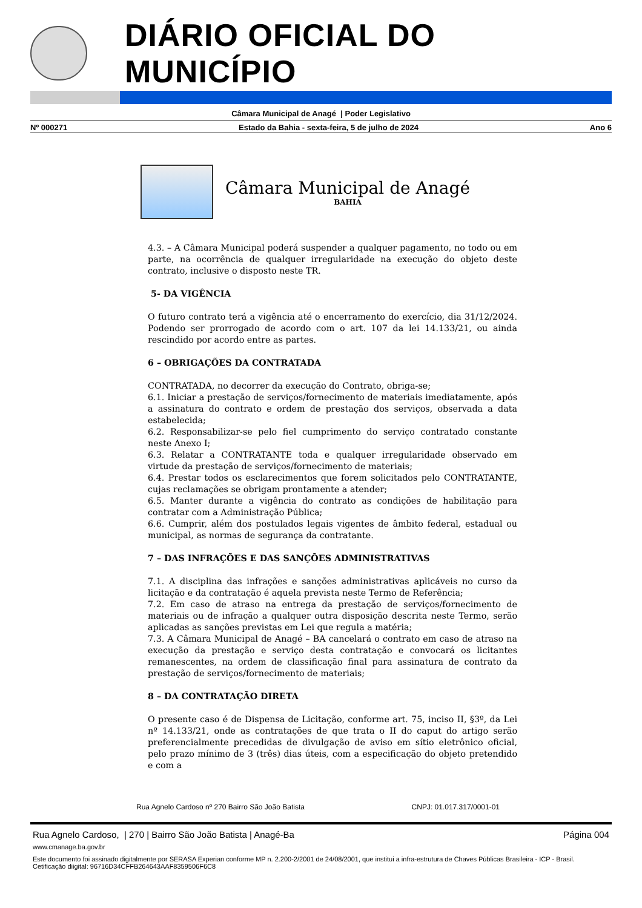DIÁRIO OFICIAL DO MUNICÍPIO
Câmara Municipal de Anagé | Poder Legislativo
Nº 000271 Estado da Bahia - sexta-feira, 5 de julho de 2024 Ano 6
Câmara Municipal de Anagé
BAHIA
4.3. – A Câmara Municipal poderá suspender a qualquer pagamento, no todo ou em parte, na ocorrência de qualquer irregularidade na execução do objeto deste contrato, inclusive o disposto neste TR.
5- DA VIGÊNCIA
O futuro contrato terá a vigência até o encerramento do exercício, dia 31/12/2024. Podendo ser prorrogado de acordo com o art. 107 da lei 14.133/21, ou ainda rescindido por acordo entre as partes.
6 – OBRIGAÇÕES DA CONTRATADA
CONTRATADA, no decorrer da execução do Contrato, obriga-se;
6.1. Iniciar a prestação de serviços/fornecimento de materiais imediatamente, após a assinatura do contrato e ordem de prestação dos serviços, observada a data estabelecida;
6.2. Responsabilizar-se pelo fiel cumprimento do serviço contratado constante neste Anexo I;
6.3. Relatar a CONTRATANTE toda e qualquer irregularidade observado em virtude da prestação de serviços/fornecimento de materiais;
6.4. Prestar todos os esclarecimentos que forem solicitados pelo CONTRATANTE, cujas reclamações se obrigam prontamente a atender;
6.5. Manter durante a vigência do contrato as condições de habilitação para contratar com a Administração Pública;
6.6. Cumprir, além dos postulados legais vigentes de âmbito federal, estadual ou municipal, as normas de segurança da contratante.
7 – DAS INFRAÇÕES E DAS SANÇÕES ADMINISTRATIVAS
7.1. A disciplina das infrações e sanções administrativas aplicáveis no curso da licitação e da contratação é aquela prevista neste Termo de Referência;
7.2. Em caso de atraso na entrega da prestação de serviços/fornecimento de materiais ou de infração a qualquer outra disposição descrita neste Termo, serão aplicadas as sanções previstas em Lei que regula a matéria;
7.3. A Câmara Municipal de Anagé – BA cancelará o contrato em caso de atraso na execução da prestação e serviço desta contratação e convocará os licitantes remanescentes, na ordem de classificação final para assinatura de contrato da prestação de serviços/fornecimento de materiais;
8 – DA CONTRATAÇÃO DIRETA
O presente caso é de Dispensa de Licitação, conforme art. 75, inciso II, §3º, da Lei nº 14.133/21, onde as contratações de que trata o II do caput do artigo serão preferencialmente precedidas de divulgação de aviso em sítio eletrônico oficial, pelo prazo mínimo de 3 (três) dias úteis, com a especificação do objeto pretendido e com a
Rua Agnelo Cardoso nº 270 Bairro São João Batista CNPJ: 01.017.317/0001-01
Rua Agnelo Cardoso, | 270 | Bairro São João Batista | Anagé-Ba Página 004
www.cmanage.ba.gov.br
Este documento foi assinado digitalmente por SERASA Experian conforme MP n. 2.200-2/2001 de 24/08/2001, que institui a infra-estrutura de Chaves Públicas Brasileira - ICP - Brasil. Cetificação diigital: 96716D34CFFB264643AAF8359506F6C8